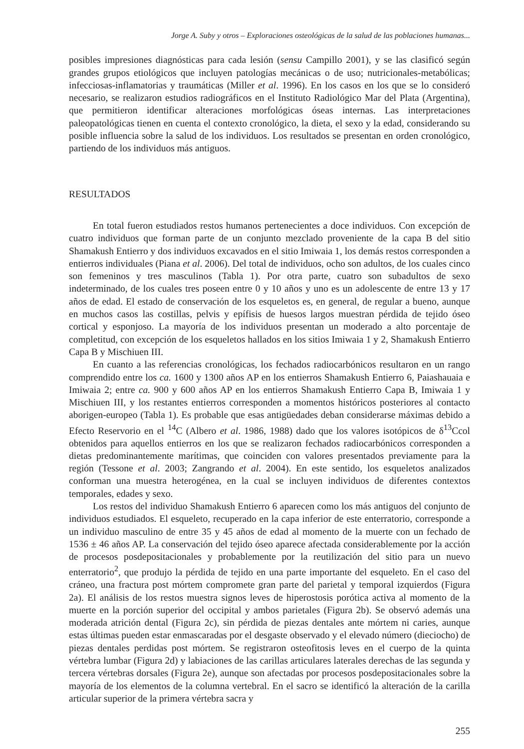Jorge A. Suby y otros – Exploraciones osteológicas de la salud de las poblaciones humanas...
posibles impresiones diagnósticas para cada lesión (sensu Campillo 2001), y se las clasificó según grandes grupos etiológicos que incluyen patologías mecánicas o de uso; nutricionales-metabólicas; infecciosas-inflamatorias y traumáticas (Miller et al. 1996). En los casos en los que se lo consideró necesario, se realizaron estudios radiográficos en el Instituto Radiológico Mar del Plata (Argentina), que permitieron identificar alteraciones morfológicas óseas internas. Las interpretaciones paleopatológicas tienen en cuenta el contexto cronológico, la dieta, el sexo y la edad, considerando su posible influencia sobre la salud de los individuos. Los resultados se presentan en orden cronológico, partiendo de los individuos más antiguos.
RESULTADOS
En total fueron estudiados restos humanos pertenecientes a doce individuos. Con excepción de cuatro individuos que forman parte de un conjunto mezclado proveniente de la capa B del sitio Shamakush Entierro y dos individuos excavados en el sitio Imiwaia 1, los demás restos corresponden a entierros individuales (Piana et al. 2006). Del total de individuos, ocho son adultos, de los cuales cinco son femeninos y tres masculinos (Tabla 1). Por otra parte, cuatro son subadultos de sexo indeterminado, de los cuales tres poseen entre 0 y 10 años y uno es un adolescente de entre 13 y 17 años de edad. El estado de conservación de los esqueletos es, en general, de regular a bueno, aunque en muchos casos las costillas, pelvis y epífisis de huesos largos muestran pérdida de tejido óseo cortical y esponjoso. La mayoría de los individuos presentan un moderado a alto porcentaje de completitud, con excepción de los esqueletos hallados en los sitios Imiwaia 1 y 2, Shamakush Entierro Capa B y Mischiuen III.
En cuanto a las referencias cronológicas, los fechados radiocarbónicos resultaron en un rango comprendido entre los ca. 1600 y 1300 años AP en los entierros Shamakush Entierro 6, Paiashauaia e Imiwaia 2; entre ca. 900 y 600 años AP en los entierros Shamakush Entierro Capa B, Imiwaia 1 y Mischiuen III, y los restantes entierros corresponden a momentos históricos posteriores al contacto aborigen-europeo (Tabla 1). Es probable que esas antigüedades deban considerarse máximas debido a Efecto Reservorio en el <sup>14</sup>C (Albero et al. 1986, 1988) dado que los valores isotópicos de δ<sup>13</sup>Ccol obtenidos para aquellos entierros en los que se realizaron fechados radiocarbónicos corresponden a dietas predominantemente marítimas, que coinciden con valores presentados previamente para la región (Tessone et al. 2003; Zangrando et al. 2004). En este sentido, los esqueletos analizados conforman una muestra heterogénea, en la cual se incluyen individuos de diferentes contextos temporales, edades y sexo.
Los restos del individuo Shamakush Entierro 6 aparecen como los más antiguos del conjunto de individuos estudiados. El esqueleto, recuperado en la capa inferior de este enterratorio, corresponde a un individuo masculino de entre 35 y 45 años de edad al momento de la muerte con un fechado de 1536 ± 46 años AP. La conservación del tejido óseo aparece afectada considerablemente por la acción de procesos posdepositacionales y probablemente por la reutilización del sitio para un nuevo enterratorio<sup>2</sup>, que produjo la pérdida de tejido en una parte importante del esqueleto. En el caso del cráneo, una fractura post mórtem compromete gran parte del parietal y temporal izquierdos (Figura 2a). El análisis de los restos muestra signos leves de hiperostosis porótica activa al momento de la muerte en la porción superior del occipital y ambos parietales (Figura 2b). Se observó además una moderada atrición dental (Figura 2c), sin pérdida de piezas dentales ante mórtem ni caries, aunque estas últimas pueden estar enmascaradas por el desgaste observado y el elevado número (dieciocho) de piezas dentales perdidas post mórtem. Se registraron osteofitosis leves en el cuerpo de la quinta vértebra lumbar (Figura 2d) y labiaciones de las carillas articulares laterales derechas de las segunda y tercera vértebras dorsales (Figura 2e), aunque son afectadas por procesos posdepositacionales sobre la mayoría de los elementos de la columna vertebral. En el sacro se identificó la alteración de la carilla articular superior de la primera vértebra sacra y
255